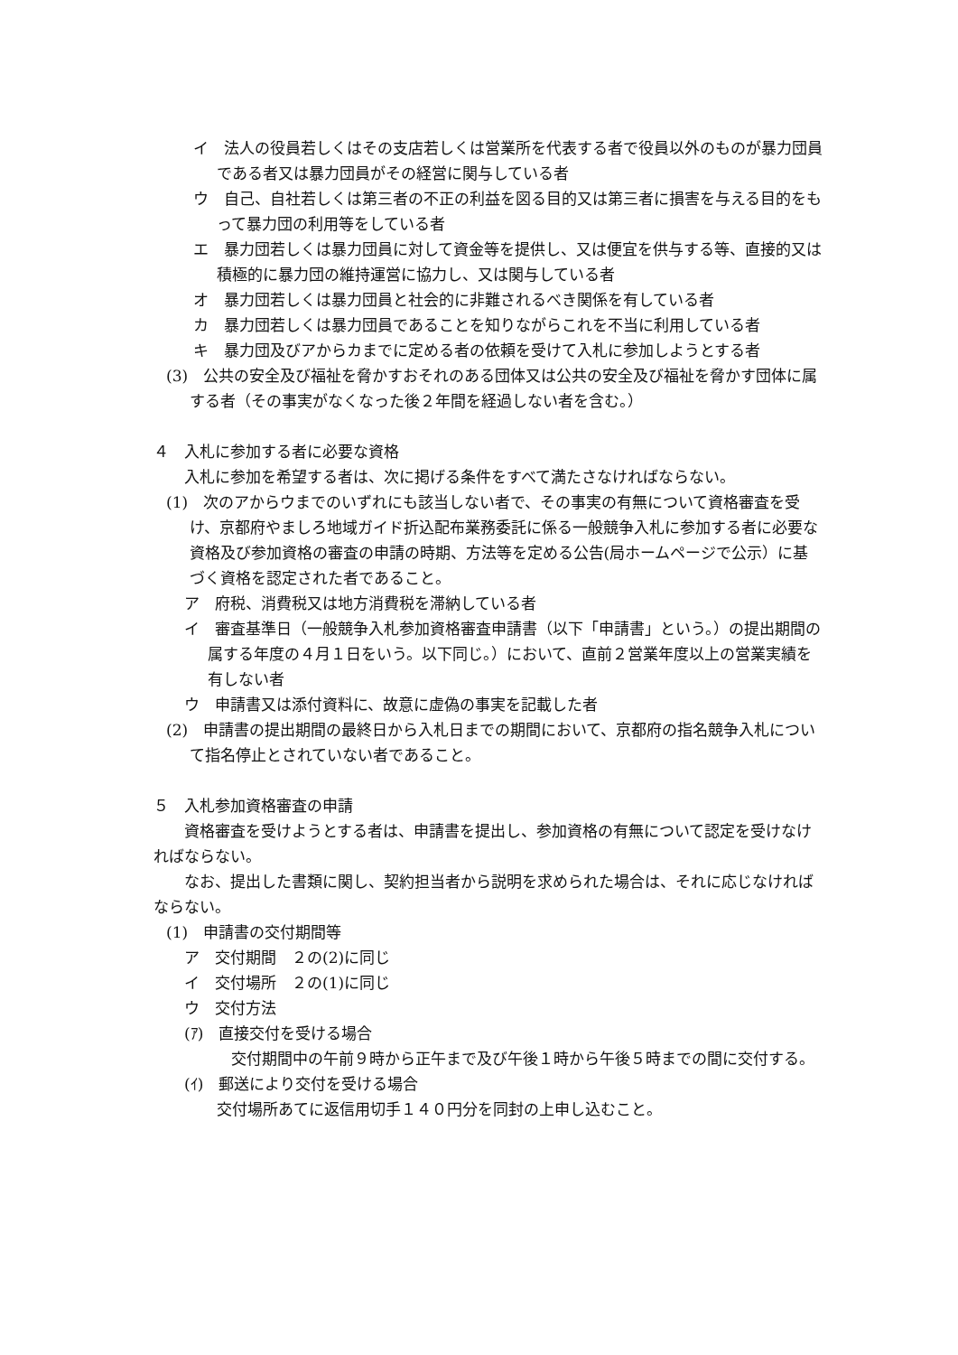イ　法人の役員若しくはその支店若しくは営業所を代表する者で役員以外のものが暴力団員である者又は暴力団員がその経営に関与している者
ウ　自己、自社若しくは第三者の不正の利益を図る目的又は第三者に損害を与える目的をもって暴力団の利用等をしている者
エ　暴力団若しくは暴力団員に対して資金等を提供し、又は便宜を供与する等、直接的又は積極的に暴力団の維持運営に協力し、又は関与している者
オ　暴力団若しくは暴力団員と社会的に非難されるべき関係を有している者
カ　暴力団若しくは暴力団員であることを知りながらこれを不当に利用している者
キ　暴力団及びアからカまでに定める者の依頼を受けて入札に参加しようとする者
(3)　公共の安全及び福祉を脅かすおそれのある団体又は公共の安全及び福祉を脅かす団体に属する者（その事実がなくなった後２年間を経過しない者を含む。）
４　入札に参加する者に必要な資格
入札に参加を希望する者は、次に掲げる条件をすべて満たさなければならない。
(1)　次のアからウまでのいずれにも該当しない者で、その事実の有無について資格審査を受け、京都府やましろ地域ガイド折込配布業務委託に係る一般競争入札に参加する者に必要な資格及び参加資格の審査の申請の時期、方法等を定める公告(局ホームページで公示）に基づく資格を認定された者であること。
ア　府税、消費税又は地方消費税を滞納している者
イ　審査基準日（一般競争入札参加資格審査申請書（以下「申請書」という。）の提出期間の属する年度の４月１日をいう。以下同じ。）において、直前２営業年度以上の営業実績を有しない者
ウ　申請書又は添付資料に、故意に虚偽の事実を記載した者
(2)　申請書の提出期間の最終日から入札日までの期間において、京都府の指名競争入札について指名停止とされていない者であること。
５　入札参加資格審査の申請
資格審査を受けようとする者は、申請書を提出し、参加資格の有無について認定を受けなければならない。
なお、提出した書類に関し、契約担当者から説明を求められた場合は、それに応じなければならない。
(1)　申請書の交付期間等
ア　交付期間　２の(2)に同じ
イ　交付場所　２の(1)に同じ
ウ　交付方法
(ｱ)　直接交付を受ける場合
交付期間中の午前９時から正午まで及び午後１時から午後５時までの間に交付する。
(ｲ)　郵送により交付を受ける場合
交付場所あてに返信用切手１４０円分を同封の上申し込むこと。